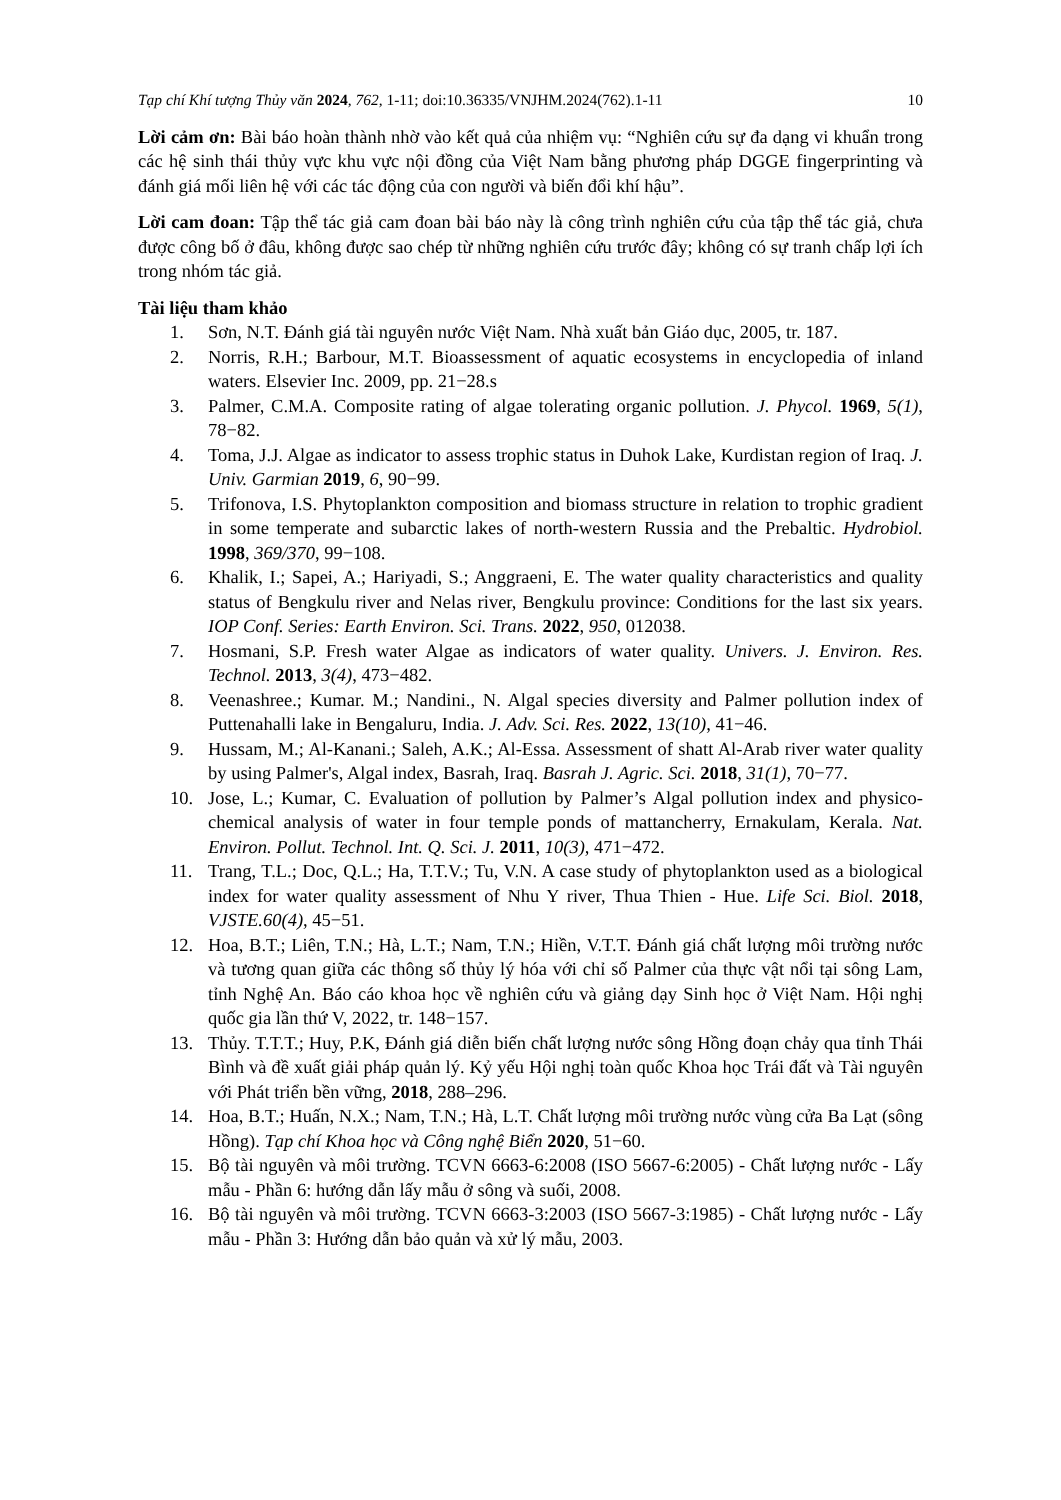Tạp chí Khí tượng Thủy văn 2024, 762, 1-11; doi:10.36335/VNJHM.2024(762).1-11 10
Lời cảm ơn: Bài báo hoàn thành nhờ vào kết quả của nhiệm vụ: “Nghiên cứu sự đa dạng vi khuẩn trong các hệ sinh thái thủy vực khu vực nội đồng của Việt Nam bằng phương pháp DGGE fingerprinting và đánh giá mối liên hệ với các tác động của con người và biến đổi khí hậu”.
Lời cam đoan: Tập thể tác giả cam đoan bài báo này là công trình nghiên cứu của tập thể tác giả, chưa được công bố ở đâu, không được sao chép từ những nghiên cứu trước đây; không có sự tranh chấp lợi ích trong nhóm tác giả.
Tài liệu tham khảo
1. Sơn, N.T. Đánh giá tài nguyên nước Việt Nam. Nhà xuất bản Giáo dục, 2005, tr. 187.
2. Norris, R.H.; Barbour, M.T. Bioassessment of aquatic ecosystems in encyclopedia of inland waters. Elsevier Inc. 2009, pp. 21−28.s
3. Palmer, C.M.A. Composite rating of algae tolerating organic pollution. J. Phycol. 1969, 5(1), 78−82.
4. Toma, J.J. Algae as indicator to assess trophic status in Duhok Lake, Kurdistan region of Iraq. J. Univ. Garmian 2019, 6, 90−99.
5. Trifonova, I.S. Phytoplankton composition and biomass structure in relation to trophic gradient in some temperate and subarctic lakes of north-western Russia and the Prebaltic. Hydrobiol. 1998, 369/370, 99−108.
6. Khalik, I.; Sapei, A.; Hariyadi, S.; Anggraeni, E. The water quality characteristics and quality status of Bengkulu river and Nelas river, Bengkulu province: Conditions for the last six years. IOP Conf. Series: Earth Environ. Sci. Trans. 2022, 950, 012038.
7. Hosmani, S.P. Fresh water Algae as indicators of water quality. Univers. J. Environ. Res. Technol. 2013, 3(4), 473−482.
8. Veenashree.; Kumar. M.; Nandini., N. Algal species diversity and Palmer pollution index of Puttenahalli lake in Bengaluru, India. J. Adv. Sci. Res. 2022, 13(10), 41−46.
9. Hussam, M.; Al-Kanani.; Saleh, A.K.; Al-Essa. Assessment of shatt Al-Arab river water quality by using Palmer's, Algal index, Basrah, Iraq. Basrah J. Agric. Sci. 2018, 31(1), 70−77.
10. Jose, L.; Kumar, C. Evaluation of pollution by Palmer’s Algal pollution index and physico-chemical analysis of water in four temple ponds of mattancherry, Ernakulam, Kerala. Nat. Environ. Pollut. Technol. Int. Q. Sci. J. 2011, 10(3), 471−472.
11. Trang, T.L.; Doc, Q.L.; Ha, T.T.V.; Tu, V.N. A case study of phytoplankton used as a biological index for water quality assessment of Nhu Y river, Thua Thien - Hue. Life Sci. Biol. 2018, VJSTE.60(4), 45−51.
12. Hoa, B.T.; Liên, T.N.; Hà, L.T.; Nam, T.N.; Hiền, V.T.T. Đánh giá chất lượng môi trường nước và tương quan giữa các thông số thủy lý hóa với chỉ số Palmer của thực vật nổi tại sông Lam, tỉnh Nghệ An. Báo cáo khoa học về nghiên cứu và giảng dạy Sinh học ở Việt Nam. Hội nghị quốc gia lần thứ V, 2022, tr. 148−157.
13. Thủy. T.T.T.; Huy, P.K, Đánh giá diễn biến chất lượng nước sông Hồng đoạn chảy qua tỉnh Thái Bình và đề xuất giải pháp quản lý. Kỷ yếu Hội nghị toàn quốc Khoa học Trái đất và Tài nguyên với Phát triển bền vững, 2018, 288–296.
14. Hoa, B.T.; Huấn, N.X.; Nam, T.N.; Hà, L.T. Chất lượng môi trường nước vùng cửa Ba Lạt (sông Hồng). Tạp chí Khoa học và Công nghệ Biển 2020, 51−60.
15. Bộ tài nguyên và môi trường. TCVN 6663-6:2008 (ISO 5667-6:2005) - Chất lượng nước - Lấy mẫu - Phần 6: hướng dẫn lấy mẫu ở sông và suối, 2008.
16. Bộ tài nguyên và môi trường. TCVN 6663-3:2003 (ISO 5667-3:1985) - Chất lượng nước - Lấy mẫu - Phần 3: Hướng dẫn bảo quản và xử lý mẫu, 2003.